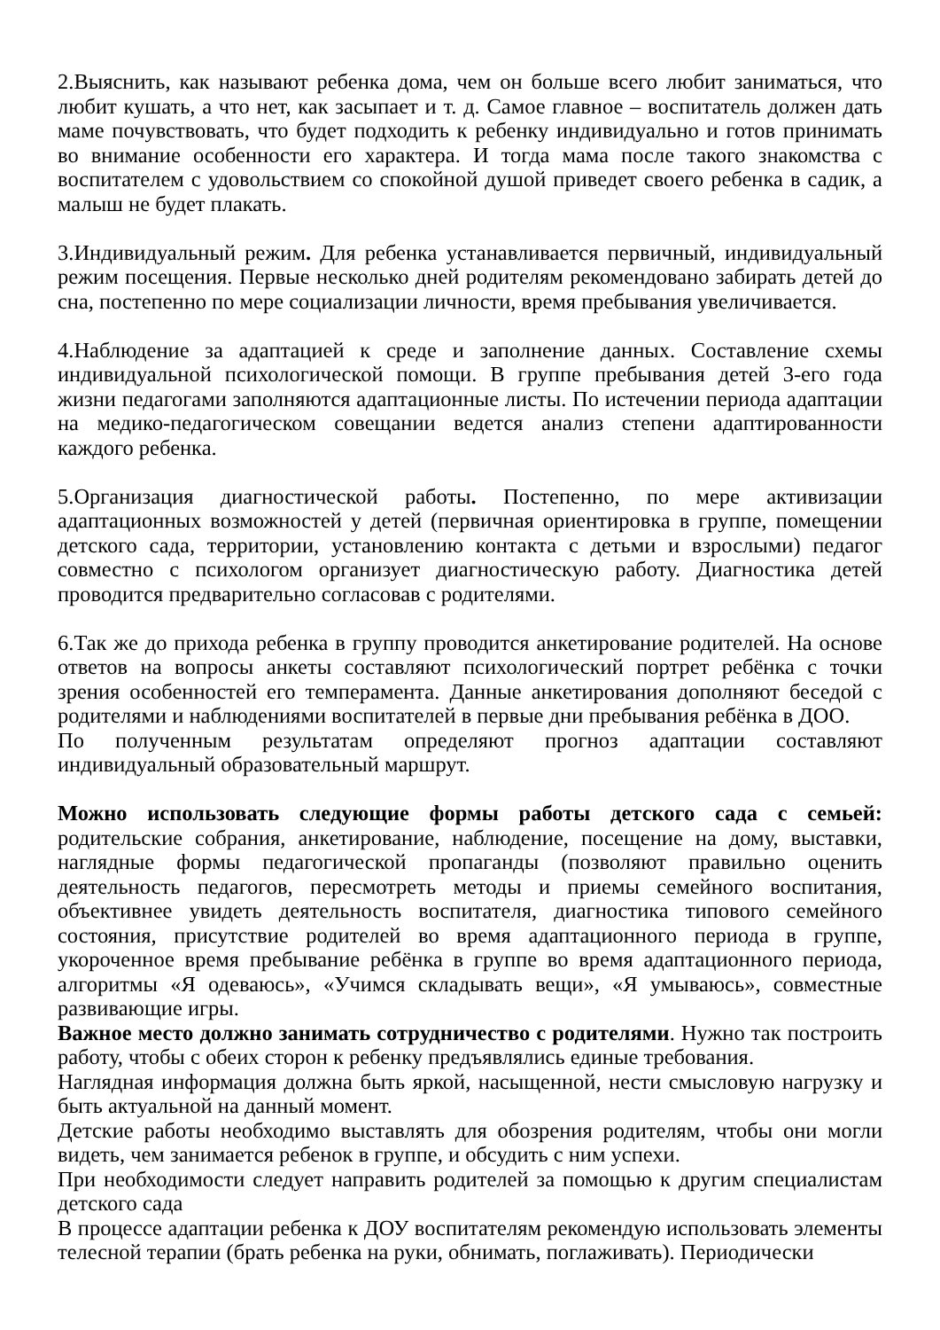2.Выяснить, как называют ребенка дома, чем он больше всего любит заниматься, что любит кушать, а что нет, как засыпает и т. д. Самое главное – воспитатель должен дать маме почувствовать, что будет подходить к ребенку индивидуально и готов принимать во внимание особенности его характера. И тогда мама после такого знакомства с воспитателем с удовольствием со спокойной душой приведет своего ребенка в садик, а малыш не будет плакать.
3.Индивидуальный режим. Для ребенка устанавливается первичный, индивидуальный режим посещения. Первые несколько дней родителям рекомендовано забирать детей до сна, постепенно по мере социализации личности, время пребывания увеличивается.
4.Наблюдение за адаптацией к среде и заполнение данных. Составление схемы индивидуальной психологической помощи. В группе пребывания детей 3-его года жизни педагогами заполняются адаптационные листы. По истечении периода адаптации на медико-педагогическом совещании ведется анализ степени адаптированности каждого ребенка.
5.Организация диагностической работы. Постепенно, по мере активизации адаптационных возможностей у детей (первичная ориентировка в группе, помещении детского сада, территории, установлению контакта с детьми и взрослыми) педагог совместно с психологом организует диагностическую работу. Диагностика детей проводится предварительно согласовав с родителями.
6.Так же до прихода ребенка в группу проводится анкетирование родителей. На основе ответов на вопросы анкеты составляют психологический портрет ребёнка с точки зрения особенностей его темперамента. Данные анкетирования дополняют беседой с родителями и наблюдениями воспитателей в первые дни пребывания ребёнка в ДОО.
По полученным результатам определяют прогноз адаптации составляют индивидуальный образовательный маршрут.
Можно использовать следующие формы работы детского сада с семьей: родительские собрания, анкетирование, наблюдение, посещение на дому, выставки, наглядные формы педагогической пропаганды (позволяют правильно оценить деятельность педагогов, пересмотреть методы и приемы семейного воспитания, объективнее увидеть деятельность воспитателя, диагностика типового семейного состояния, присутствие родителей во время адаптационного периода в группе, укороченное время пребывание ребёнка в группе во время адаптационного периода, алгоритмы «Я одеваюсь», «Учимся складывать вещи», «Я умываюсь», совместные развивающие игры.
Важное место должно занимать сотрудничество с родителями. Нужно так построить работу, чтобы с обеих сторон к ребенку предъявлялись единые требования.
Наглядная информация должна быть яркой, насыщенной, нести смысловую нагрузку и быть актуальной на данный момент.
Детские работы необходимо выставлять для обозрения родителям, чтобы они могли видеть, чем занимается ребенок в группе, и обсудить с ним успехи.
При необходимости следует направить родителей за помощью к другим специалистам детского сада
В процессе адаптации ребенка к ДОУ воспитателям рекомендую использовать элементы телесной терапии (брать ребенка на руки, обнимать, поглаживать). Периодически